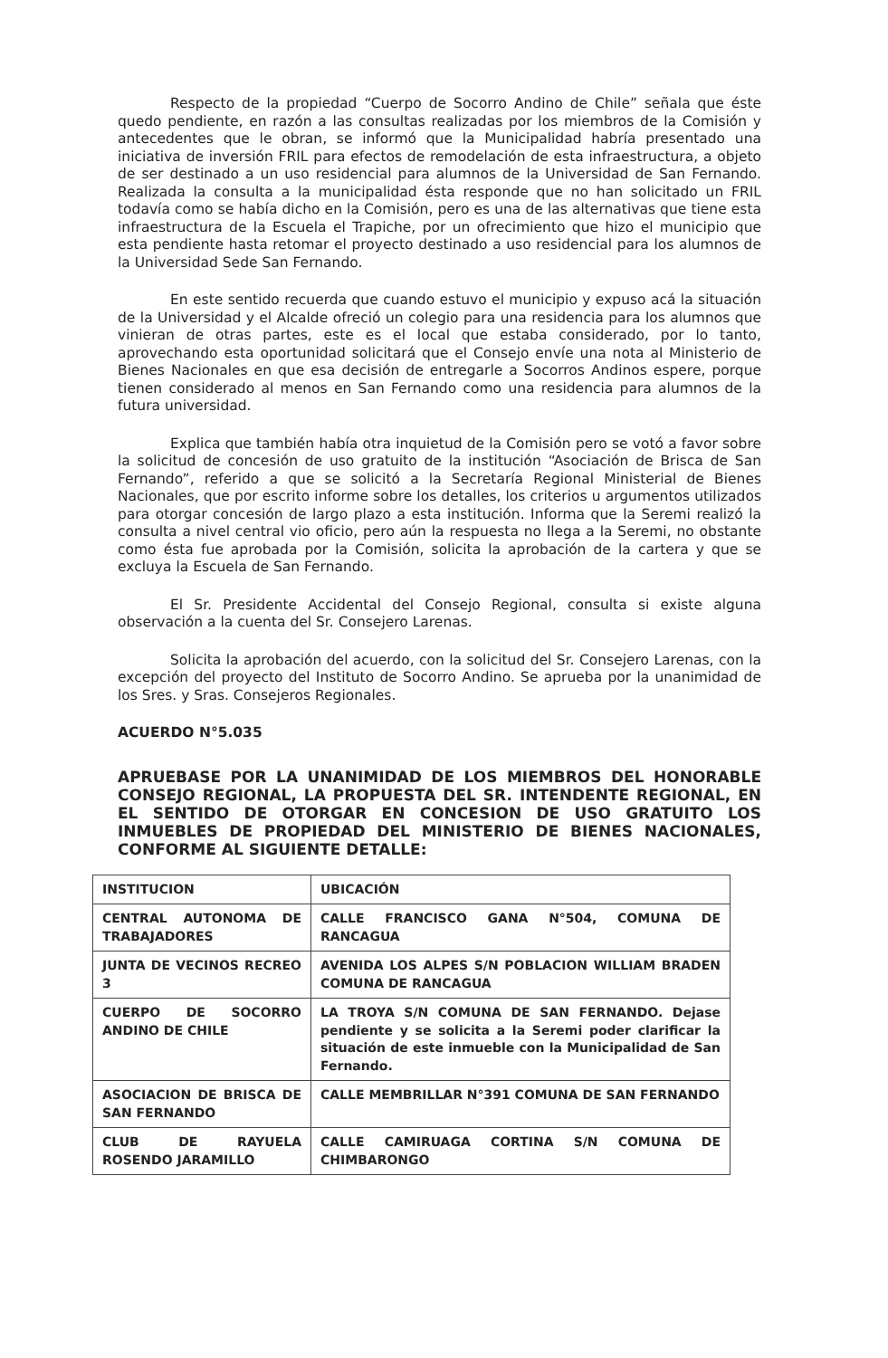Respecto de la propiedad “Cuerpo de Socorro Andino de Chile” señala que éste quedo pendiente, en razón a las consultas realizadas por los miembros de la Comisión y antecedentes que le obran, se informó que la Municipalidad habría presentado una iniciativa de inversión FRIL para efectos de remodelación de esta infraestructura, a objeto de ser destinado a un uso residencial para alumnos de la Universidad de San Fernando. Realizada la consulta a la municipalidad ésta responde que no han solicitado un FRIL todavía como se había dicho en la Comisión, pero es una de las alternativas que tiene esta infraestructura de la Escuela el Trapiche, por un ofrecimiento que hizo el municipio que esta pendiente hasta retomar el proyecto destinado a uso residencial para los alumnos de la Universidad Sede San Fernando.
En este sentido recuerda que cuando estuvo el municipio y expuso acá la situación de la Universidad y el Alcalde ofreció un colegio para una residencia para los alumnos que vinieran de otras partes, este es el local que estaba considerado, por lo tanto, aprovechando esta oportunidad solicitará que el Consejo envíe una nota al Ministerio de Bienes Nacionales en que esa decisión de entregarle a Socorros Andinos espere, porque tienen considerado al menos en San Fernando como una residencia para alumnos de la futura universidad.
Explica que también había otra inquietud de la Comisión pero se votó a favor sobre la solicitud de concesión de uso gratuito de la institución “Asociación de Brisca de San Fernando”, referido a que se solicitó a la Secretaría Regional Ministerial de Bienes Nacionales, que por escrito informe sobre los detalles, los criterios u argumentos utilizados para otorgar concesión de largo plazo a esta institución. Informa que la Seremi realizó la consulta a nivel central vio oficio, pero aún la respuesta no llega a la Seremi, no obstante como ésta fue aprobada por la Comisión, solicita la aprobación de la cartera y que se excluya la Escuela de San Fernando.
El Sr. Presidente Accidental del Consejo Regional, consulta si existe alguna observación a la cuenta del Sr. Consejero Larenas.
Solicita la aprobación del acuerdo, con la solicitud del Sr. Consejero Larenas, con la excepción del proyecto del Instituto de Socorro Andino. Se aprueba por la unanimidad de los Sres. y Sras. Consejeros Regionales.
ACUERDO N°5.035
APRUEBASE POR LA UNANIMIDAD DE LOS MIEMBROS DEL HONORABLE CONSEJO REGIONAL, LA PROPUESTA DEL SR. INTENDENTE REGIONAL, EN EL SENTIDO DE OTORGAR EN CONCESION DE USO GRATUITO LOS INMUEBLES DE PROPIEDAD DEL MINISTERIO DE BIENES NACIONALES, CONFORME AL SIGUIENTE DETALLE:
| INSTITUCION | UBICACIÓN |
| --- | --- |
| CENTRAL AUTONOMA DE TRABAJADORES | CALLE FRANCISCO GANA N°504, COMUNA DE RANCAGUA |
| JUNTA DE VECINOS RECREO 3 | AVENIDA LOS ALPES S/N POBLACION WILLIAM BRADEN COMUNA DE RANCAGUA |
| CUERPO DE SOCORRO ANDINO DE CHILE | LA TROYA S/N COMUNA DE SAN FERNANDO. Dejase pendiente y se solicita a la Seremi poder clarificar la situación de este inmueble con la Municipalidad de San Fernando. |
| ASOCIACION DE BRISCA DE SAN FERNANDO | CALLE MEMBRILLAR N°391 COMUNA DE SAN FERNANDO |
| CLUB DE RAYUELA ROSENDO JARAMILLO | CALLE CAMIRUAGA CORTINA S/N COMUNA DE CHIMBARONGO |